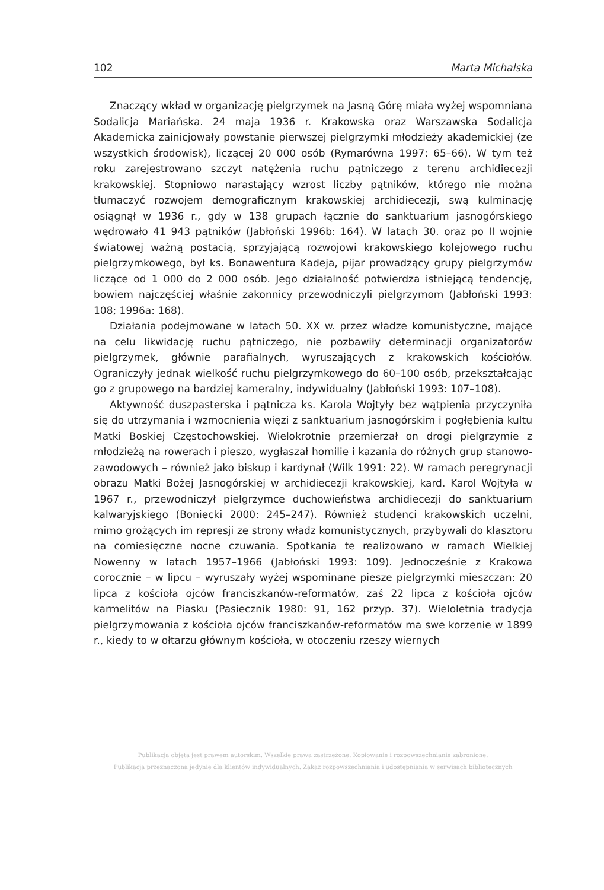102 Marta Michalska
Znaczący wkład w organizację pielgrzymek na Jasną Górę miała wyżej wspomniana Sodalicja Mariańska. 24 maja 1936 r. Krakowska oraz Warszawska Sodalicja Akademicka zainicjowały powstanie pierwszej pielgrzymki młodzieży akademickiej (ze wszystkich środowisk), liczącej 20 000 osób (Rymarówna 1997: 65–66). W tym też roku zarejestrowano szczyt natężenia ruchu pątniczego z terenu archidiecezji krakowskiej. Stopniowo narastający wzrost liczby pątników, którego nie można tłumaczyć rozwojem demograficznym krakowskiej archidiecezji, swą kulminację osiągnął w 1936 r., gdy w 138 grupach łącznie do sanktuarium jasnogórskiego wędrowało 41 943 pątników (Jabłoński 1996b: 164). W latach 30. oraz po II wojnie światowej ważną postacią, sprzyjającą rozwojowi krakowskiego kolejowego ruchu pielgrzymkowego, był ks. Bonawentura Kadeja, pijar prowadzący grupy pielgrzymów liczące od 1 000 do 2 000 osób. Jego działalność potwierdza istniejącą tendencję, bowiem najczęściej właśnie zakonnicy przewodniczyli pielgrzymom (Jabłoński 1993: 108; 1996a: 168).
Działania podejmowane w latach 50. XX w. przez władze komunistyczne, mające na celu likwidację ruchu pątniczego, nie pozbawiły determinacji organizatorów pielgrzymek, głównie parafialnych, wyruszających z krakowskich kościołów. Ograniczyły jednak wielkość ruchu pielgrzymkowego do 60–100 osób, przekształcając go z grupowego na bardziej kameralny, indywidualny (Jabłoński 1993: 107–108).
Aktywność duszpasterska i pątnicza ks. Karola Wojtyły bez wątpienia przyczyniła się do utrzymania i wzmocnienia więzi z sanktuarium jasnogórskim i pogłębienia kultu Matki Boskiej Częstochowskiej. Wielokrotnie przemierzał on drogi pielgrzymie z młodzieżą na rowerach i pieszo, wygłaszał homilie i kazania do różnych grup stanowo-zawodowych – również jako biskup i kardynał (Wilk 1991: 22). W ramach peregrynacji obrazu Matki Bożej Jasnogórskiej w archidiecezji krakowskiej, kard. Karol Wojtyła w 1967 r., przewodniczył pielgrzymce duchowieństwa archidiecezji do sanktuarium kalwaryjskiego (Boniecki 2000: 245–247). Również studenci krakowskich uczelni, mimo grożących im represji ze strony władz komunistycznych, przybywali do klasztoru na comiesięczne nocne czuwania. Spotkania te realizowano w ramach Wielkiej Nowenny w latach 1957–1966 (Jabłoński 1993: 109). Jednocześnie z Krakowa corocznie – w lipcu – wyruszały wyżej wspominane piesze pielgrzymki mieszczan: 20 lipca z kościoła ojców franciszkanów-reformatów, zaś 22 lipca z kościoła ojców karmelitów na Piasku (Pasiecznik 1980: 91, 162 przyp. 37). Wieloletnia tradycja pielgrzymowania z kościoła ojców franciszkanów-reformatów ma swe korzenie w 1899 r., kiedy to w ołtarzu głównym kościoła, w otoczeniu rzeszy wiernych
Publikacja objęta jest prawem autorskim. Wszelkie prawa zastrzeżone. Kopiowanie i rozpowszechnianie zabronione.
Publikacja przeznaczona jedynie dla klientów indywidualnych. Zakaz rozpowszechniania i udostępniania w serwisach bibliotecznych